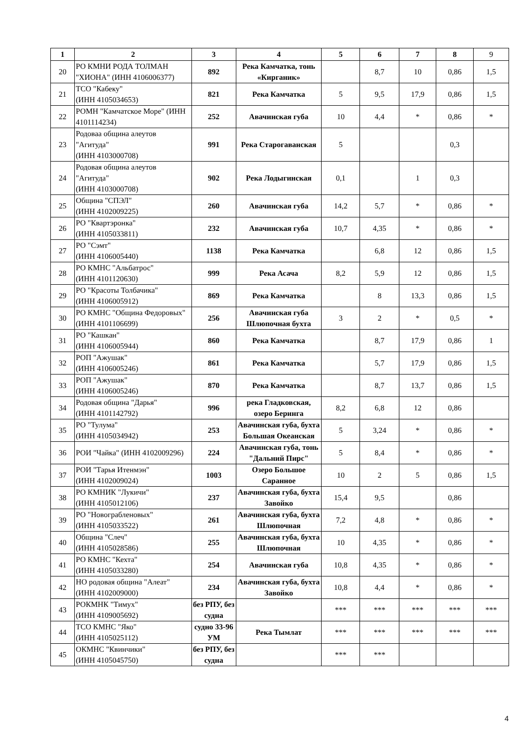| 1 | 2 | 3 | 4 | 5 | 6 | 7 | 8 | 9 |
| --- | --- | --- | --- | --- | --- | --- | --- | --- |
| 20 | РО КМНИ РОДА ТОЛМАН "ХИОНА" (ИНН 4106006377) | 892 | Река Камчатка, тонь «Кирганик» | | 8,7 | 10 | 0,86 | 1,5 |
| 21 | ТСО "Кабеку" (ИНН 4105034653) | 821 | Река Камчатка | 5 | 9,5 | 17,9 | 0,86 | 1,5 |
| 22 | РОМН "Камчатское Море" (ИНН 4101114234) | 252 | Авачинская губа | 10 | 4,4 | * | 0,86 | * |
| 23 | Родоваа община алеутов "Агитуда" (ИНН 4103000708) | 991 | Река Старогаванская | 5 | | | 0,3 | |
| 24 | Родовая община алеутов "Агитуда" (ИНН 4103000708) | 902 | Река Лодыгинская | 0,1 | | 1 | 0,3 | |
| 25 | Община "СПЭЛ" (ИНН 4102009225) | 260 | Авачинская губа | 14,2 | 5,7 | * | 0,86 | * |
| 26 | РО "Квартэронка" (ИНН 4105033811) | 232 | Авачинская губа | 10,7 | 4,35 | * | 0,86 | * |
| 27 | РО "Сэмт" (ИНН 4106005440) | 1138 | Река Камчатка | | 6,8 | 12 | 0,86 | 1,5 |
| 28 | РО КМНС "Альбатрос" (ИНН 4101120630) | 999 | Река Асача | 8,2 | 5,9 | 12 | 0,86 | 1,5 |
| 29 | РО "Красоты Толбачика" (ИНН 4106005912) | 869 | Река Камчатка | | 8 | 13,3 | 0,86 | 1,5 |
| 30 | РО КМНС "Община Федоровых" (ИНН 4101106699) | 256 | Авачинская губа Шлюпочная бухта | 3 | 2 | * | 0,5 | * |
| 31 | РО "Кашкан" (ИНН 4106005944) | 860 | Река Камчатка | | 8,7 | 17,9 | 0,86 | 1 |
| 32 | РОП "Ажушак" (ИНН 4106005246) | 861 | Река Камчатка | | 5,7 | 17,9 | 0,86 | 1,5 |
| 33 | РОП "Ажушак" (ИНН 4106005246) | 870 | Река Камчатка | | 8,7 | 13,7 | 0,86 | 1,5 |
| 34 | Родовая община "Дарья" (ИНН 4101142792) | 996 | река Гладковская, озеро Беринга | 8,2 | 6,8 | 12 | 0,86 | |
| 35 | РО "Тулума" (ИНН 4105034942) | 253 | Авачинская губа, бухта Большая Океанская | 5 | 3,24 | * | 0,86 | * |
| 36 | РОИ "Чайка" (ИНН 4102009296) | 224 | Авачинская губа, тонь "Дальний Пирс" | 5 | 8,4 | * | 0,86 | * |
| 37 | РОИ "Тарья Итенмэн" (ИНН 4102009024) | 1003 | Озеро Большое Саранное | 10 | 2 | 5 | 0,86 | 1,5 |
| 38 | РО КМНИК "Лукичи" (ИНН 4105012106) | 237 | Авачинская губа, бухта Завойко | 15,4 | 9,5 | | 0,86 | |
| 39 | РО "Новограбленовых" (ИНН 4105033522) | 261 | Авачинская губа, бухта Шлюпочная | 7,2 | 4,8 | * | 0,86 | * |
| 40 | Община "Слеч" (ИНН 4105028586) | 255 | Авачинская губа, бухта Шлюпочная | 10 | 4,35 | * | 0,86 | * |
| 41 | РО КМНС "Кехта" (ИНН 4105033280) | 254 | Авачинская губа | 10,8 | 4,35 | * | 0,86 | * |
| 42 | НО родовая община "Алеат" (ИНН 4102009000) | 234 | Авачинская губа, бухта Завойко | 10,8 | 4,4 | * | 0,86 | * |
| 43 | РОКМНК "Тимух" (ИНН 4109005692) | без РПУ, без судна | | *** | *** | *** | *** | *** |
| 44 | ТСО КМНС "Яко" (ИНН 4105025112) | судно 33-96 УМ | Река Тымлат | *** | *** | *** | *** | *** |
| 45 | ОКМНС "Квинчики" (ИНН 4105045750) | без РПУ, без судна | | *** | *** | | | |
4